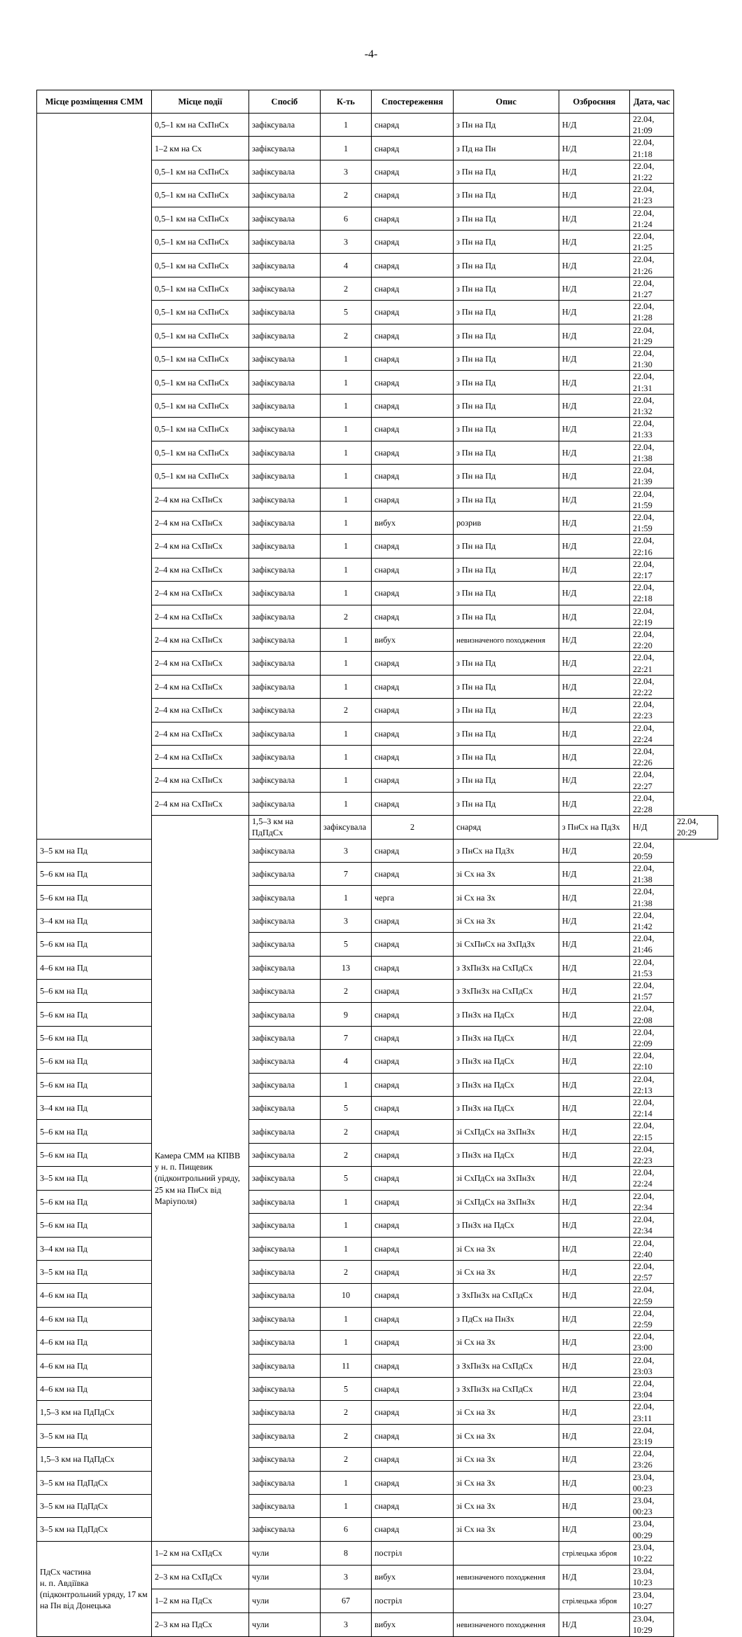-4-
| Місце розміщення СММ | Місце події | Спосіб | К-ть | Спостереження | Опис | Озброєння | Дата, час | |
| --- | --- | --- | --- | --- | --- | --- | --- | --- |
| | 0,5–1 км на СхПнСх | зафіксувала | 1 | снаряд | з Пн на Пд | Н/Д | 22.04, 21:09 | |
| | 1–2 км на Сх | зафіксувала | 1 | снаряд | з Пд на Пн | Н/Д | 22.04, 21:18 | |
| | 0,5–1 км на СхПнСх | зафіксувала | 3 | снаряд | з Пн на Пд | Н/Д | 22.04, 21:22 | |
| | 0,5–1 км на СхПнСх | зафіксувала | 2 | снаряд | з Пн на Пд | Н/Д | 22.04, 21:23 | |
| | 0,5–1 км на СхПнСх | зафіксувала | 6 | снаряд | з Пн на Пд | Н/Д | 22.04, 21:24 | |
| | 0,5–1 км на СхПнСх | зафіксувала | 3 | снаряд | з Пн на Пд | Н/Д | 22.04, 21:25 | |
| | 0,5–1 км на СхПнСх | зафіксувала | 4 | снаряд | з Пн на Пд | Н/Д | 22.04, 21:26 | |
| | 0,5–1 км на СхПнСх | зафіксувала | 2 | снаряд | з Пн на Пд | Н/Д | 22.04, 21:27 | |
| | 0,5–1 км на СхПнСх | зафіксувала | 5 | снаряд | з Пн на Пд | Н/Д | 22.04, 21:28 | |
| | 0,5–1 км на СхПнСх | зафіксувала | 2 | снаряд | з Пн на Пд | Н/Д | 22.04, 21:29 | |
| | 0,5–1 км на СхПнСх | зафіксувала | 1 | снаряд | з Пн на Пд | Н/Д | 22.04, 21:30 | |
| | 0,5–1 км на СхПнСх | зафіксувала | 1 | снаряд | з Пн на Пд | Н/Д | 22.04, 21:31 | |
| | 0,5–1 км на СхПнСх | зафіксувала | 1 | снаряд | з Пн на Пд | Н/Д | 22.04, 21:32 | |
| | 0,5–1 км на СхПнСх | зафіксувала | 1 | снаряд | з Пн на Пд | Н/Д | 22.04, 21:33 | |
| | 0,5–1 км на СхПнСх | зафіксувала | 1 | снаряд | з Пн на Пд | Н/Д | 22.04, 21:38 | |
| | 0,5–1 км на СхПнСх | зафіксувала | 1 | снаряд | з Пн на Пд | Н/Д | 22.04, 21:39 | |
| | 2–4 км на СхПнСх | зафіксувала | 1 | снаряд | з Пн на Пд | Н/Д | 22.04, 21:59 | |
| | 2–4 км на СхПнСх | зафіксувала | 1 | вибух | розрив | Н/Д | 22.04, 21:59 | |
| | 2–4 км на СхПнСх | зафіксувала | 1 | снаряд | з Пн на Пд | Н/Д | 22.04, 22:16 | |
| | 2–4 км на СхПнСх | зафіксувала | 1 | снаряд | з Пн на Пд | Н/Д | 22.04, 22:17 | |
| | 2–4 км на СхПнСх | зафіксувала | 1 | снаряд | з Пн на Пд | Н/Д | 22.04, 22:18 | |
| | 2–4 км на СхПнСх | зафіксувала | 2 | снаряд | з Пн на Пд | Н/Д | 22.04, 22:19 | |
| | 2–4 км на СхПнСх | зафіксувала | 1 | вибух | невизначеного походження | Н/Д | 22.04, 22:20 | |
| | 2–4 км на СхПнСх | зафіксувала | 1 | снаряд | з Пн на Пд | Н/Д | 22.04, 22:21 | |
| | 2–4 км на СхПнСх | зафіксувала | 1 | снаряд | з Пн на Пд | Н/Д | 22.04, 22:22 | |
| | 2–4 км на СхПнСх | зафіксувала | 2 | снаряд | з Пн на Пд | Н/Д | 22.04, 22:23 | |
| | 2–4 км на СхПнСх | зафіксувала | 1 | снаряд | з Пн на Пд | Н/Д | 22.04, 22:24 | |
| | 2–4 км на СхПнСх | зафіксувала | 1 | снаряд | з Пн на Пд | Н/Д | 22.04, 22:26 | |
| | 2–4 км на СхПнСх | зафіксувала | 1 | снаряд | з Пн на Пд | Н/Д | 22.04, 22:27 | |
| | 2–4 км на СхПнСх | зафіксувала | 1 | снаряд | з Пн на Пд | Н/Д | 22.04, 22:28 | |
| | Камера СММ на КПВВ у н. п. Пищевик (підконтрольний уряду, 25 км на ПнСх від Маріуполя) | 1,5–3 км на ПдПдСх | зафіксувала | 2 | снаряд | з ПнСх на ПдЗх | Н/Д | 22.04, 20:29 |
| 3–5 км на Пд | | зафіксувала | 3 | снаряд | з ПнСх на ПдЗх | Н/Д | 22.04, 20:59 | |
| 5–6 км на Пд | | зафіксувала | 7 | снаряд | зі Сх на Зх | Н/Д | 22.04, 21:38 | |
| 5–6 км на Пд | | зафіксувала | 1 | черга | зі Сх на Зх | Н/Д | 22.04, 21:38 | |
| 3–4 км на Пд | | зафіксувала | 3 | снаряд | зі Сх на Зх | Н/Д | 22.04, 21:42 | |
| 5–6 км на Пд | | зафіксувала | 5 | снаряд | зі СхПнСх на ЗхПдЗх | Н/Д | 22.04, 21:46 | |
| 4–6 км на Пд | | зафіксувала | 13 | снаряд | з ЗхПнЗх на СхПдСх | Н/Д | 22.04, 21:53 | |
| 5–6 км на Пд | | зафіксувала | 2 | снаряд | з ЗхПнЗх на СхПдСх | Н/Д | 22.04, 21:57 | |
| 5–6 км на Пд | | зафіксувала | 9 | снаряд | з ПнЗх на ПдСх | Н/Д | 22.04, 22:08 | |
| 5–6 км на Пд | | зафіксувала | 7 | снаряд | з ПнЗх на ПдСх | Н/Д | 22.04, 22:09 | |
| 5–6 км на Пд | | зафіксувала | 4 | снаряд | з ПнЗх на ПдСх | Н/Д | 22.04, 22:10 | |
| 5–6 км на Пд | | зафіксувала | 1 | снаряд | з ПнЗх на ПдСх | Н/Д | 22.04, 22:13 | |
| 3–4 км на Пд | | зафіксувала | 5 | снаряд | з ПнЗх на ПдСх | Н/Д | 22.04, 22:14 | |
| 5–6 км на Пд | | зафіксувала | 2 | снаряд | зі СхПдСх на ЗхПнЗх | Н/Д | 22.04, 22:15 | |
| 5–6 км на Пд | | зафіксувала | 2 | снаряд | з ПнЗх на ПдСх | Н/Д | 22.04, 22:23 | |
| 3–5 км на Пд | | зафіксувала | 5 | снаряд | зі СхПдСх на ЗхПнЗх | Н/Д | 22.04, 22:24 | |
| 5–6 км на Пд | | зафіксувала | 1 | снаряд | зі СхПдСх на ЗхПнЗх | Н/Д | 22.04, 22:34 | |
| 5–6 км на Пд | | зафіксувала | 1 | снаряд | з ПнЗх на ПдСх | Н/Д | 22.04, 22:34 | |
| 3–4 км на Пд | | зафіксувала | 1 | снаряд | зі Сх на Зх | Н/Д | 22.04, 22:40 | |
| 3–5 км на Пд | | зафіксувала | 2 | снаряд | зі Сх на Зх | Н/Д | 22.04, 22:57 | |
| 4–6 км на Пд | | зафіксувала | 10 | снаряд | з ЗхПнЗх на СхПдСх | Н/Д | 22.04, 22:59 | |
| 4–6 км на Пд | | зафіксувала | 1 | снаряд | з ПдСх на ПнЗх | Н/Д | 22.04, 22:59 | |
| 4–6 км на Пд | | зафіксувала | 1 | снаряд | зі Сх на Зх | Н/Д | 22.04, 23:00 | |
| 4–6 км на Пд | | зафіксувала | 11 | снаряд | з ЗхПнЗх на СхПдСх | Н/Д | 22.04, 23:03 | |
| 4–6 км на Пд | | зафіксувала | 5 | снаряд | з ЗхПнЗх на СхПдСх | Н/Д | 22.04, 23:04 | |
| 1,5–3 км на ПдПдСх | | зафіксувала | 2 | снаряд | зі Сх на Зх | Н/Д | 22.04, 23:11 | |
| 3–5 км на Пд | | зафіксувала | 2 | снаряд | зі Сх на Зх | Н/Д | 22.04, 23:19 | |
| 1,5–3 км на ПдПдСх | | зафіксувала | 2 | снаряд | зі Сх на Зх | Н/Д | 22.04, 23:26 | |
| 3–5 км на ПдПдСх | | зафіксувала | 1 | снаряд | зі Сх на Зх | Н/Д | 23.04, 00:23 | |
| 3–5 км на ПдПдСх | | зафіксувала | 1 | снаряд | зі Сх на Зх | Н/Д | 23.04, 00:23 | |
| 3–5 км на ПдПдСх | | зафіксувала | 6 | снаряд | зі Сх на Зх | Н/Д | 23.04, 00:29 | |
| ПдСх частина н. п. Авдіївка (підконтрольний уряду, 17 км на Пн від Донецька | 1–2 км на СхПдСх | чули | 8 | постріл | | стрілецька зброя | 23.04, 10:22 | |
| | 2–3 км на СхПдСх | чули | 3 | вибух | невизначеного походження | Н/Д | 23.04, 10:23 | |
| | 1–2 км на ПдСх | чули | 67 | постріл | | стрілецька зброя | 23.04, 10:27 | |
| | 2–3 км на ПдСх | чули | 3 | вибух | невизначеного походження | Н/Д | 23.04, 10:29 | |